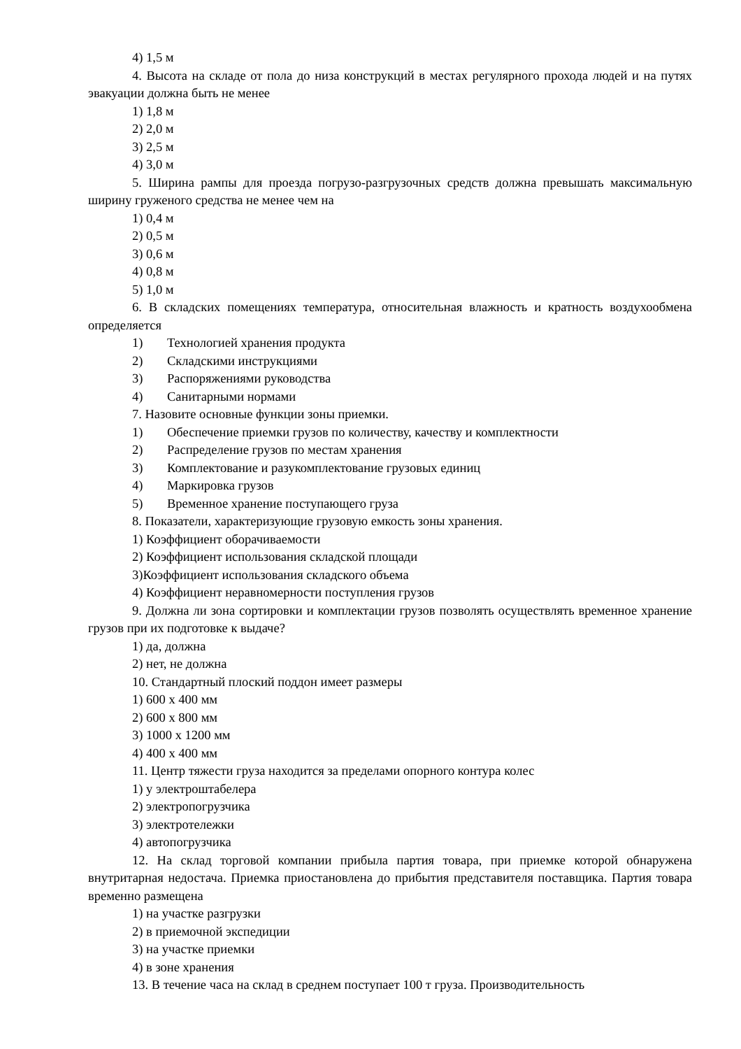4) 1,5 м
4. Высота на складе от пола до низа конструкций в местах регулярного прохода людей и на путях эвакуации должна быть не менее
1) 1,8 м
2) 2,0 м
3) 2,5 м
4) 3,0 м
5. Ширина рампы для проезда погрузо-разгрузочных средств должна превышать максимальную ширину груженого средства не менее чем на
1) 0,4 м
2) 0,5 м
3) 0,6 м
4) 0,8 м
5) 1,0 м
6. В складских помещениях температура, относительная влажность и кратность воздухообмена определяется
1) Технологией хранения продукта
2) Складскими инструкциями
3) Распоряжениями руководства
4) Санитарными нормами
7. Назовите основные функции зоны приемки.
1) Обеспечение приемки грузов по количеству, качеству и комплектности
2) Распределение грузов по местам хранения
3) Комплектование и разукомплектование грузовых единиц
4) Маркировка грузов
5) Временное хранение поступающего груза
8. Показатели, характеризующие грузовую емкость зоны хранения.
1) Коэффициент оборачиваемости
2) Коэффициент использования складской площади
3)Коэффициент использования складского объема
4) Коэффициент неравномерности поступления грузов
9. Должна ли зона сортировки и комплектации грузов позволять осуществлять временное хранение грузов при их подготовке к выдаче?
1) да, должна
2) нет, не должна
10. Стандартный плоский поддон имеет размеры
1) 600 х 400 мм
2) 600 х 800 мм
3) 1000 х 1200 мм
4) 400 х 400 мм
11. Центр тяжести груза находится за пределами опорного контура колес
1) у электроштабелера
2) электропогрузчика
3) электротележки
4) автопогрузчика
12. На склад торговой компании прибыла партия товара, при приемке которой обнаружена внутритарная недостача. Приемка приостановлена до прибытия представителя поставщика. Партия товара временно размещена
1) на участке разгрузки
2) в приемочной экспедиции
3) на участке приемки
4) в зоне хранения
13. В течение часа на склад в среднем поступает 100 т груза. Производительность